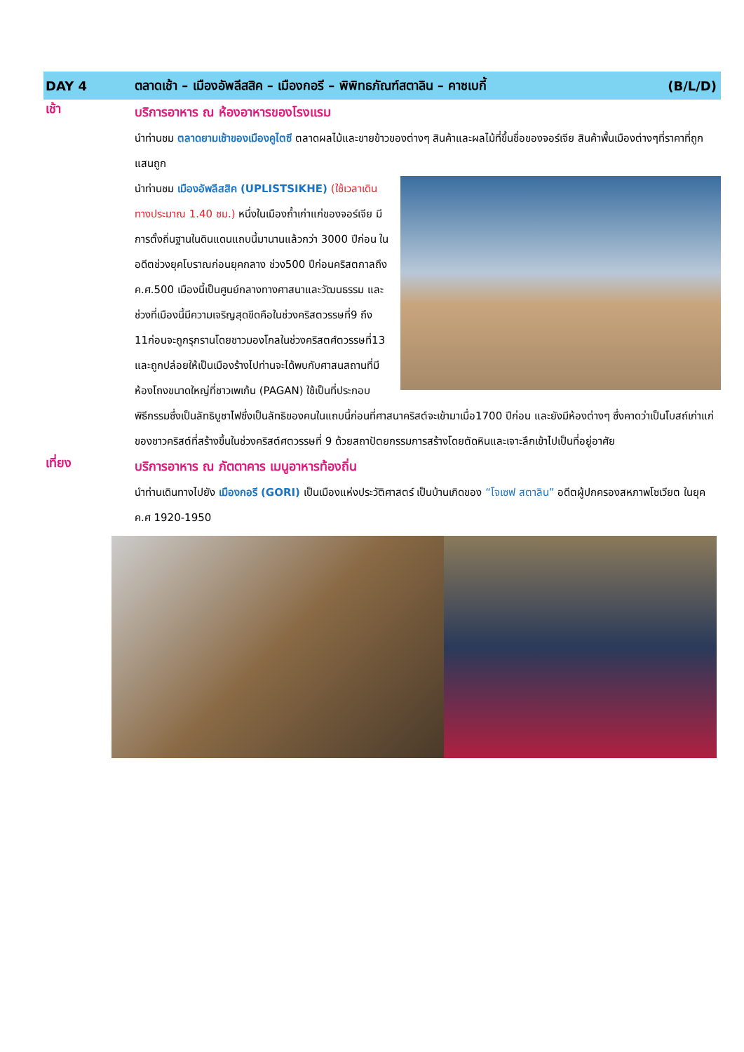DAY 4 ตลาดเช้า – เมืองอัพลีสสิค – เมืองกอรี – พิพิทธภัณฑ์สตาลิน – คาซเบกี้ (B/L/D)
เช้า
บริการอาหาร ณ ห้องอาหารของโรงแรม
นำท่านชม ตลาดยามเช้าของเมืองคูไตซี ตลาดผลไม้และขายข้าวของต่างๆ สินค้าและผลไม้ที่ขึ้นชื่อของจอร์เจีย สินค้าพื้นเมืองต่างๆที่ราคาที่ถูกแสนถูก
นำท่านชม เมืองอัพลีสสิค (UPLISTSIKHE) (ใช้เวลาเดินทางประมาณ 1.40 ชม.) หนึ่งในเมืองถ้ำเก่าแก่ของจอร์เจีย มีการตั้งถิ่นฐานในดินแดนแถบนี้มานานแล้วกว่า 3000 ปีก่อน ในอดีตช่วงยุคโบราณก่อนยุคกลาง ช่วง500 ปีก่อนคริสตกาลถึงค.ศ.500 เมืองนี้เป็นศูนย์กลางทางศาสนาและวัฒนธรรม และช่วงที่เมืองนี้มีความเจริญสุดขีดคือในช่วงคริสตวรรษที่9 ถึง 11ก่อนจะถูกรุกรานโดยชาวมองโกลในช่วงคริสตศ์ตวรรษที่13 และถูกปล่อยให้เป็นเมืองร้างไปท่านจะได้พบกับศาสนสถานที่มีห้องโถงขนาดใหญ่ที่ชาวเพเก้น (PAGAN) ใช้เป็นที่ประกอบพิธีกรรมซึ่งเป็นลัทธิบูชาไฟซึ่งเป็นลัทธิของคนในแถบนี้ก่อนที่ศาสนาคริสต์จะเข้ามาเมื่อ1700 ปีก่อน และยังมีห้องต่างๆ ซึ่งคาดว่าเป็นโบสถ์เก่าแก่ของชาวคริสต์ที่สร้างขึ้นในช่วงคริสต์ศตวรรษที่ 9 ด้วยสถาปัตยกรรมการสร้างโดยตัดหินและเจาะลึกเข้าไปเป็นที่อยู่อาศัย
เที่ยง
บริการอาหาร ณ ภัตตาคาร เมนูอาหารท้องถิ่น
นำท่านเดินทางไปยัง เมืองกอรี (GORI) เป็นเมืองแห่งประวัติศาสตร์ เป็นบ้านเกิดของ “โจเซฟ สตาลิน” อดีตผู้ปกครองสหภาพโซเวียต ในยุค ค.ศ 1920-1950